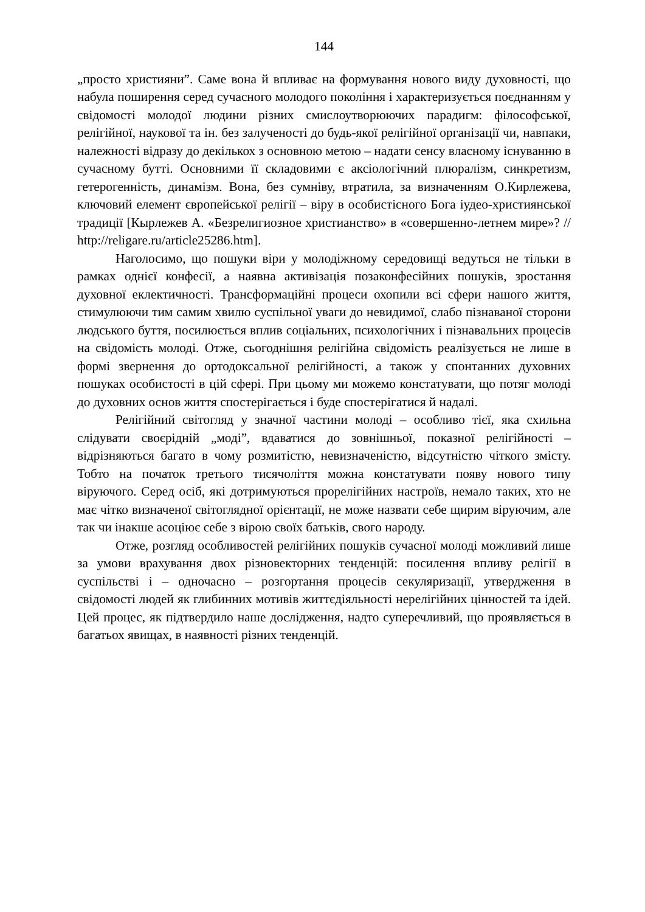144
„просто християни”. Саме вона й впливає на формування нового виду духовності, що набула поширення серед сучасного молодого покоління і характеризується поєднанням у свідомості молодої людини різних смислоутворюючих парадигм: філософської, релігійної, наукової та ін. без залученості до будь-якої релігійної організації чи, навпаки, належності відразу до декількох з основною метою – надати сенсу власному існуванню в сучасному бутті. Основними її складовими є аксіологічний плюралізм, синкретизм, гетерогенність, динамізм. Вона, без сумніву, втратила, за визначенням О.Кирлежева, ключовий елемент європейської релігії – віру в особистісного Бога іудео-християнської традиції [Кырлежев А. «Безрелигиозное христианство» в «совершенно-летнем мире»? // http://religare.ru/article25286.htm].
Наголосимо, що пошуки віри у молодіжному середовищі ведуться не тільки в рамках однієї конфесії, а наявна активізація позаконфесійних пошуків, зростання духовної еклектичності. Трансформаційні процеси охопили всі сфери нашого життя, стимулюючи тим самим хвилю суспільної уваги до невидимої, слабо пізнаваної сторони людського буття, посилюється вплив соціальних, психологічних і пізнавальних процесів на свідомість молоді. Отже, сьогоднішня релігійна свідомість реалізується не лише в формі звернення до ортодоксальної релігійності, а також у спонтанних духовних пошуках особистості в цій сфері. При цьому ми можемо констатувати, що потяг молоді до духовних основ життя спостерігається і буде спостерігатися й надалі.
Релігійний світогляд у значної частини молоді – особливо тієї, яка схильна слідувати своєрідній „моді”, вдаватися до зовнішньої, показної релігійності – відрізняються багато в чому розмитістю, невизначеністю, відсутністю чіткого змісту. Тобто на початок третього тисячоліття можна констатувати появу нового типу віруючого. Серед осіб, які дотримуються прорелігійних настроїв, немало таких, хто не має чітко визначеної світоглядної орієнтації, не може назвати себе щирим віруючим, але так чи інакше асоціює себе з вірою своїх батьків, свого народу.
Отже, розгляд особливостей релігійних пошуків сучасної молоді можливий лише за умови врахування двох різновекторних тенденцій: посилення впливу релігії в суспільстві і – одночасно – розгортання процесів секуляризації, утвердження в свідомості людей як глибинних мотивів життєдіяльності нерелігійних цінностей та ідей. Цей процес, як підтвердило наше дослідження, надто суперечливий, що проявляється в багатьох явищах, в наявності різних тенденцій.